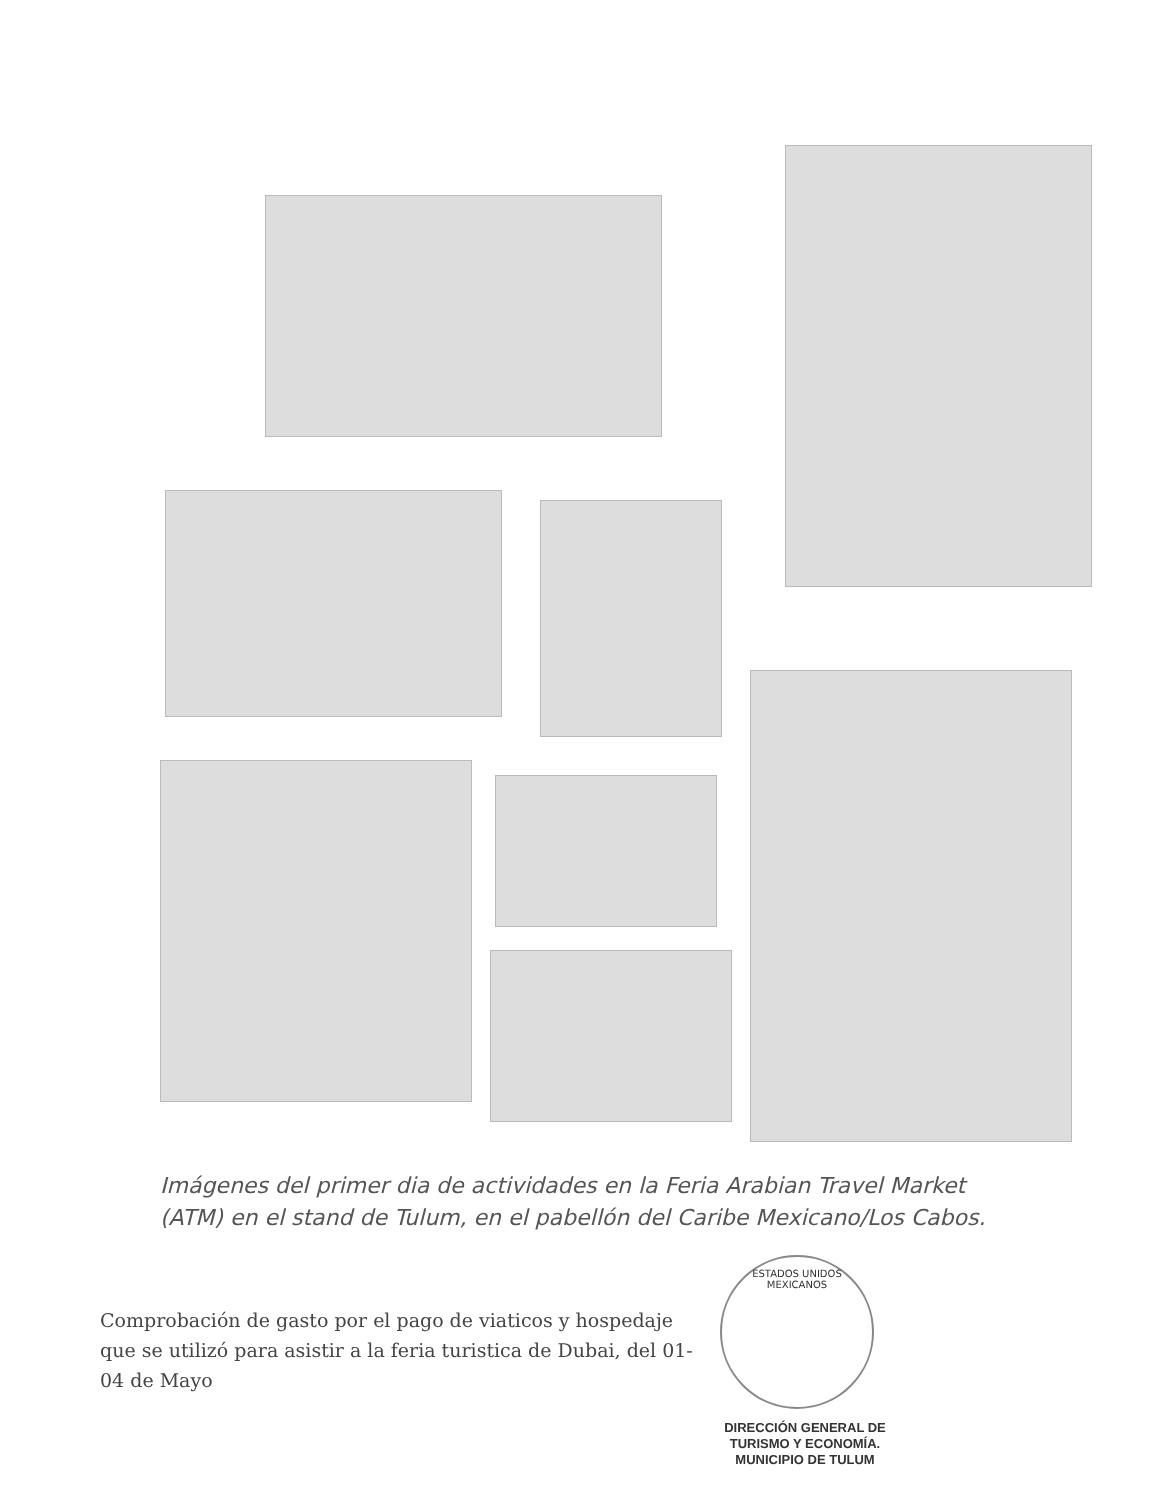Imágenes del primer dia de actividades en la Feria Arabian Travel Market (ATM) en el stand de Tulum, en el pabellón del Caribe Mexicano/Los Cabos.
ESTADOS UNIDOS MEXICANOS
Comprobación de gasto por el pago de viaticos y hospedaje que se utilizó para asistir a la feria turistica de Dubai, del 01-04 de Mayo
DIRECCIÓN GENERAL DE
TURISMO Y ECONOMÍA.
MUNICIPIO DE TULUM